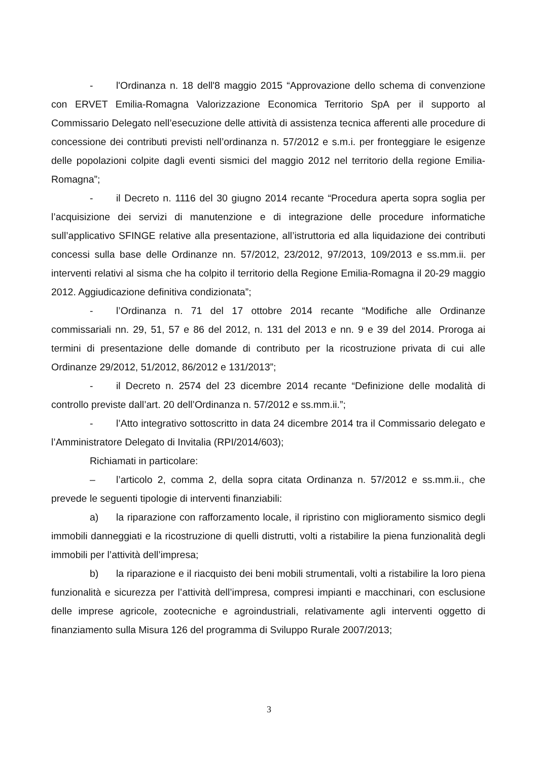- l'Ordinanza n. 18 dell'8 maggio 2015 “Approvazione dello schema di convenzione con ERVET Emilia-Romagna Valorizzazione Economica Territorio SpA per il supporto al Commissario Delegato nell’esecuzione delle attività di assistenza tecnica afferenti alle procedure di concessione dei contributi previsti nell’ordinanza n. 57/2012 e s.m.i. per fronteggiare le esigenze delle popolazioni colpite dagli eventi sismici del maggio 2012 nel territorio della regione Emilia-Romagna”;
- il Decreto n. 1116 del 30 giugno 2014 recante “Procedura aperta sopra soglia per l’acquisizione dei servizi di manutenzione e di integrazione delle procedure informatiche sull’applicativo SFINGE relative alla presentazione, all’istruttoria ed alla liquidazione dei contributi concessi sulla base delle Ordinanze nn. 57/2012, 23/2012, 97/2013, 109/2013 e ss.mm.ii. per interventi relativi al sisma che ha colpito il territorio della Regione Emilia-Romagna il 20-29 maggio 2012. Aggiudicazione definitiva condizionata”;
- l’Ordinanza n. 71 del 17 ottobre 2014 recante “Modifiche alle Ordinanze commissariali nn. 29, 51, 57 e 86 del 2012, n. 131 del 2013 e nn. 9 e 39 del 2014. Proroga ai termini di presentazione delle domande di contributo per la ricostruzione privata di cui alle Ordinanze 29/2012, 51/2012, 86/2012 e 131/2013”;
- il Decreto n. 2574 del 23 dicembre 2014 recante “Definizione delle modalità di controllo previste dall’art. 20 dell’Ordinanza n. 57/2012 e ss.mm.ii.”;
- l’Atto integrativo sottoscritto in data 24 dicembre 2014 tra il Commissario delegato e l’Amministratore Delegato di Invitalia (RPI/2014/603);
Richiamati in particolare:
– l’articolo 2, comma 2, della sopra citata Ordinanza n. 57/2012 e ss.mm.ii., che prevede le seguenti tipologie di interventi finanziabili:
a) la riparazione con rafforzamento locale, il ripristino con miglioramento sismico degli immobili danneggiati e la ricostruzione di quelli distrutti, volti a ristabilire la piena funzionalità degli immobili per l’attività dell’impresa;
b) la riparazione e il riacquisto dei beni mobili strumentali, volti a ristabilire la loro piena funzionalità e sicurezza per l’attività dell’impresa, compresi impianti e macchinari, con esclusione delle imprese agricole, zootecniche e agroindustriali, relativamente agli interventi oggetto di finanziamento sulla Misura 126 del programma di Sviluppo Rurale 2007/2013;
3